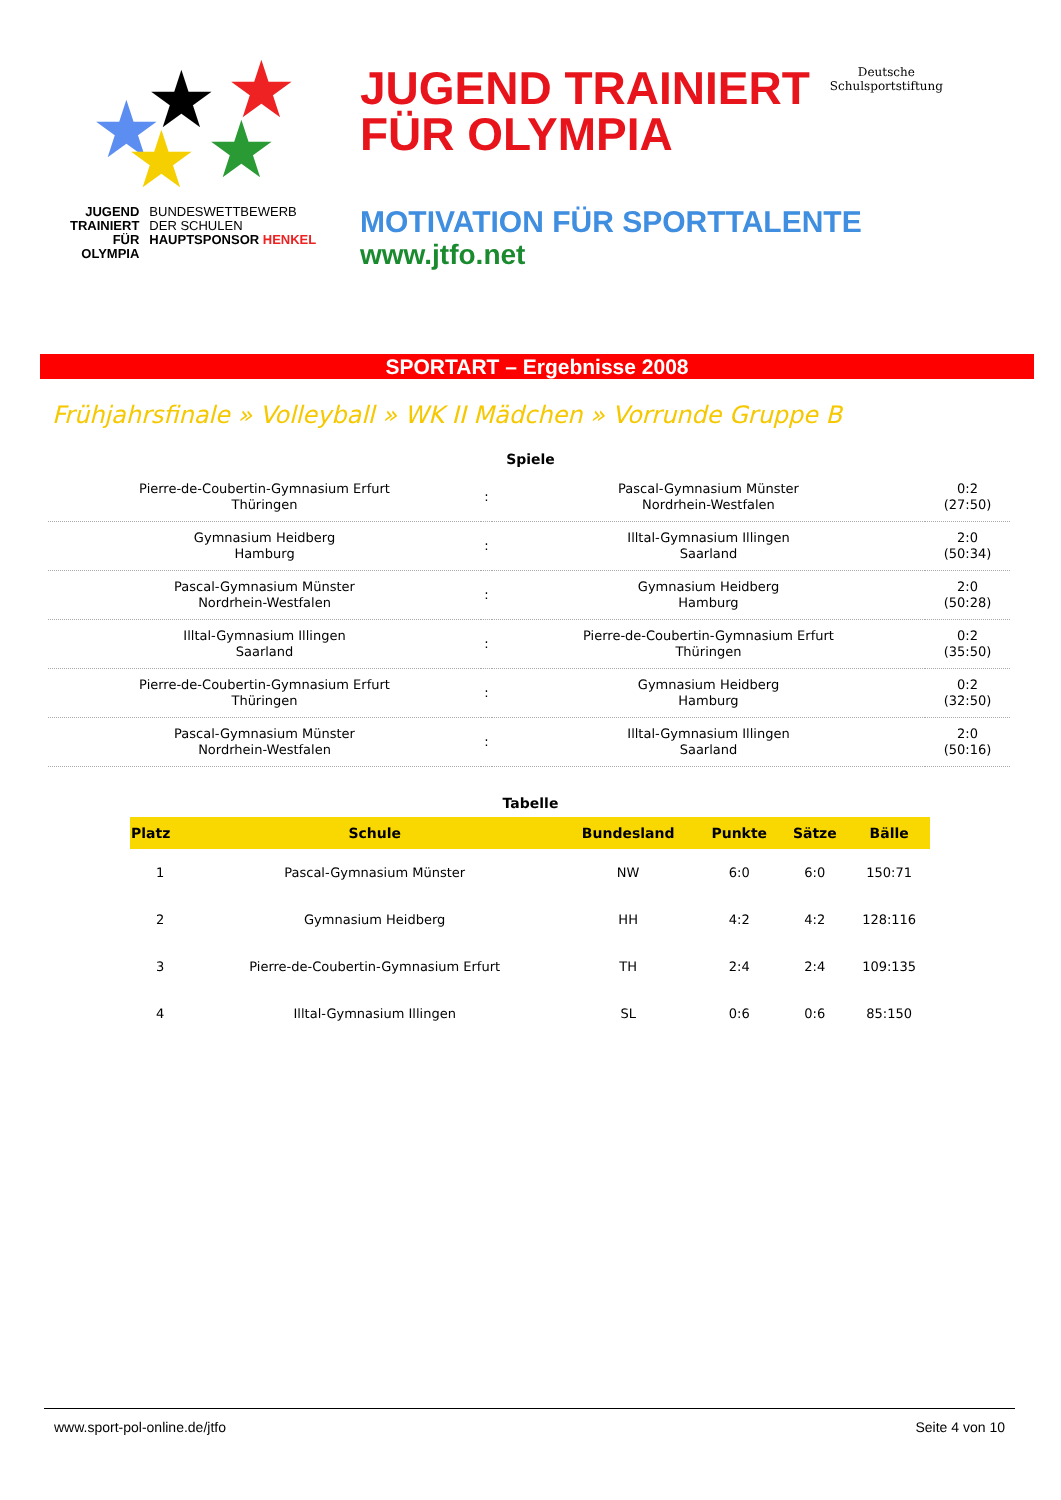★ ★ ★
★ ★
JUGEND
TRAINIERT
FÜR
OLYMPIA
BUNDESWETTBEWERB
DER SCHULEN
HAUPTSPONSOR HENKEL
JUGEND TRAINIERT
FÜR OLYMPIA
Deutsche
Schulsportstiftung
MOTIVATION FÜR SPORTTALENTE
www.jtfo.net
SPORTART – Ergebnisse 2008
Frühjahrsfinale » Volleyball » WK II Mädchen » Vorrunde Gruppe B
Spiele
| Pierre-de-Coubertin-Gymnasium Erfurt Thüringen | : | Pascal-Gymnasium Münster Nordrhein-Westfalen | 0:2 (27:50) |
| Gymnasium Heidberg Hamburg | : | Illtal-Gymnasium Illingen Saarland | 2:0 (50:34) |
| Pascal-Gymnasium Münster Nordrhein-Westfalen | : | Gymnasium Heidberg Hamburg | 2:0 (50:28) |
| Illtal-Gymnasium Illingen Saarland | : | Pierre-de-Coubertin-Gymnasium Erfurt Thüringen | 0:2 (35:50) |
| Pierre-de-Coubertin-Gymnasium Erfurt Thüringen | : | Gymnasium Heidberg Hamburg | 0:2 (32:50) |
| Pascal-Gymnasium Münster Nordrhein-Westfalen | : | Illtal-Gymnasium Illingen Saarland | 2:0 (50:16) |
Tabelle
| Platz | Schule | Bundesland | Punkte | Sätze | Bälle |
| --- | --- | --- | --- | --- | --- |
| 1 | Pascal-Gymnasium Münster | NW | 6:0 | 6:0 | 150:71 |
| 2 | Gymnasium Heidberg | HH | 4:2 | 4:2 | 128:116 |
| 3 | Pierre-de-Coubertin-Gymnasium Erfurt | TH | 2:4 | 2:4 | 109:135 |
| 4 | Illtal-Gymnasium Illingen | SL | 0:6 | 0:6 | 85:150 |
www.sport-pol-online.de/jtfo Seite 4 von 10